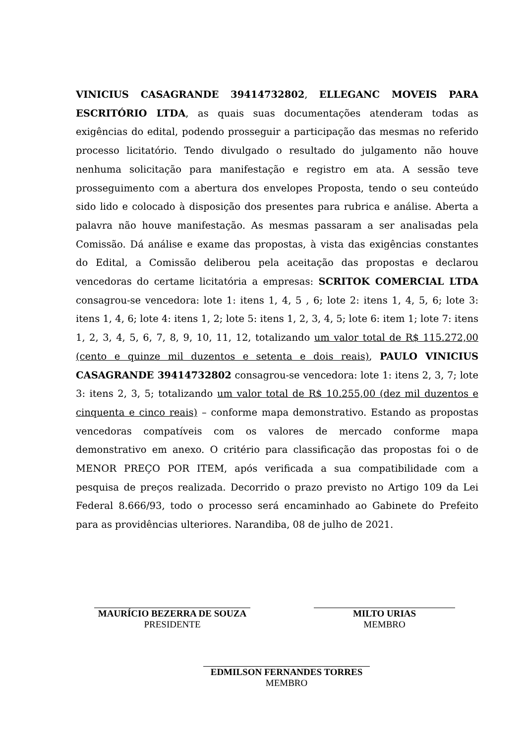VINICIUS CASAGRANDE 39414732802, ELLEGANC MOVEIS PARA ESCRITÓRIO LTDA, as quais suas documentações atenderam todas as exigências do edital, podendo prosseguir a participação das mesmas no referido processo licitatório. Tendo divulgado o resultado do julgamento não houve nenhuma solicitação para manifestação e registro em ata. A sessão teve prosseguimento com a abertura dos envelopes Proposta, tendo o seu conteúdo sido lido e colocado à disposição dos presentes para rubrica e análise. Aberta a palavra não houve manifestação. As mesmas passaram a ser analisadas pela Comissão. Dá análise e exame das propostas, à vista das exigências constantes do Edital, a Comissão deliberou pela aceitação das propostas e declarou vencedoras do certame licitatória a empresas: SCRITOK COMERCIAL LTDA consagrou-se vencedora: lote 1: itens 1, 4, 5 , 6; lote 2: itens 1, 4, 5, 6; lote 3: itens 1, 4, 6; lote 4: itens 1, 2; lote 5: itens 1, 2, 3, 4, 5; lote 6: item 1; lote 7: itens 1, 2, 3, 4, 5, 6, 7, 8, 9, 10, 11, 12, totalizando um valor total de R$ 115.272,00 (cento e quinze mil duzentos e setenta e dois reais), PAULO VINICIUS CASAGRANDE 39414732802 consagrou-se vencedora: lote 1: itens 2, 3, 7; lote 3: itens 2, 3, 5; totalizando um valor total de R$ 10.255,00 (dez mil duzentos e cinquenta e cinco reais) – conforme mapa demonstrativo. Estando as propostas vencedoras compatíveis com os valores de mercado conforme mapa demonstrativo em anexo. O critério para classificação das propostas foi o de MENOR PREÇO POR ITEM, após verificada a sua compatibilidade com a pesquisa de preços realizada. Decorrido o prazo previsto no Artigo 109 da Lei Federal 8.666/93, todo o processo será encaminhado ao Gabinete do Prefeito para as providências ulteriores. Narandiba, 08 de julho de 2021.
MAURÍCIO BEZERRA DE SOUZA
PRESIDENTE
MILTO URIAS
MEMBRO
EDMILSON FERNANDES TORRES
MEMBRO